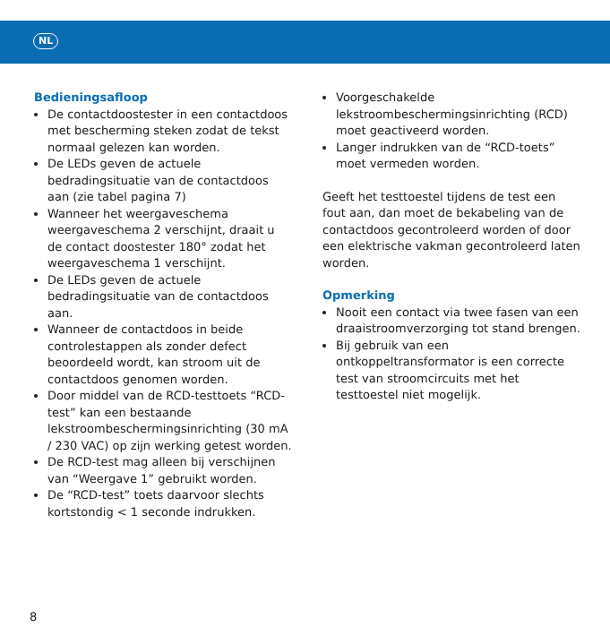NL
Bedieningsafloop
De contactdoostester in een contactdoos met bescherming steken zodat de tekst normaal gelezen kan worden.
De LEDs geven de actuele bedradingsituatie van de contactdoos aan (zie tabel pagina 7)
Wanneer het weergaveschema weergaveschema 2 verschijnt, draait u de contact doostester 180° zodat het weergaveschema 1 verschijnt.
De LEDs geven de actuele bedradingsituatie van de contactdoos aan.
Wanneer de contactdoos in beide controlestappen als zonder defect beoordeeld wordt, kan stroom uit de contactdoos genomen worden.
Door middel van de RCD-testtoets “RCD-test” kan een bestaande lekstroombeschermingsinrichting (30 mA / 230 VAC) op zijn werking getest worden.
De RCD-test mag alleen bij verschijnen van “Weergave 1” gebruikt worden.
De “RCD-test” toets daarvoor slechts kortstondig < 1 seconde indrukken.
Voorgeschakelde lekstroombeschermingsinrichting (RCD) moet geactiveerd worden.
Langer indrukken van de “RCD-toets” moet vermeden worden.
Geeft het testtoestel tijdens de test een fout aan, dan moet de bekabeling van de contactdoos gecontroleerd worden of door een elektrische vakman gecontroleerd laten worden.
Opmerking
Nooit een contact via twee fasen van een draaistroomverzorging tot stand brengen.
Bij gebruik van een ontkoppeltransformator is een correcte test van stroomcircuits met het testtoestel niet mogelijk.
8